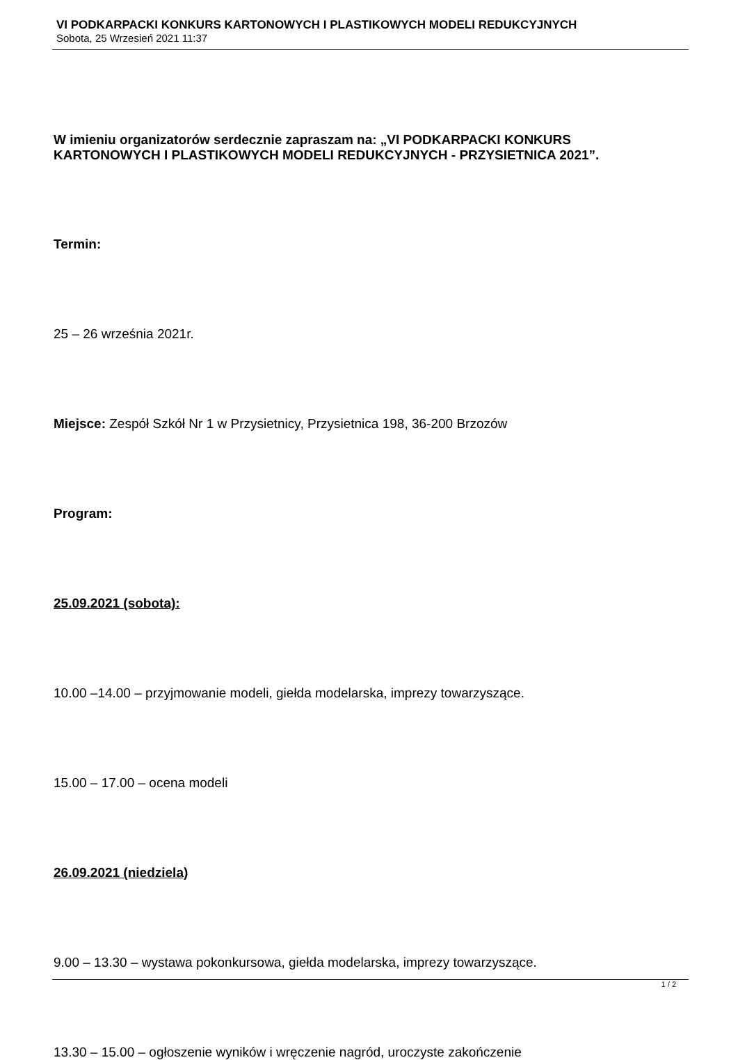VI PODKARPACKI KONKURS KARTONOWYCH I PLASTIKOWYCH MODELI REDUKCYJNYCH
Sobota, 25 Wrzesień 2021 11:37
W imieniu organizatorów serdecznie zapraszam na: „VI PODKARPACKI KONKURS KARTONOWYCH I PLASTIKOWYCH MODELI REDUKCYJNYCH - PRZYSIETNICA 2021”.
Termin:
25 – 26 września 2021r.
Miejsce: Zespół Szkół Nr 1 w Przysietnicy, Przysietnica 198, 36-200 Brzozów
Program:
25.09.2021 (sobota):
10.00 –14.00 – przyjmowanie modeli, giełda modelarska, imprezy towarzyszące.
15.00 – 17.00 – ocena modeli
26.09.2021 (niedziela)
9.00 – 13.30 – wystawa pokonkursowa, giełda modelarska, imprezy towarzyszące.
13.30 – 15.00 – ogłoszenie wyników i wręczenie nagród, uroczyste zakończenie
1 / 2